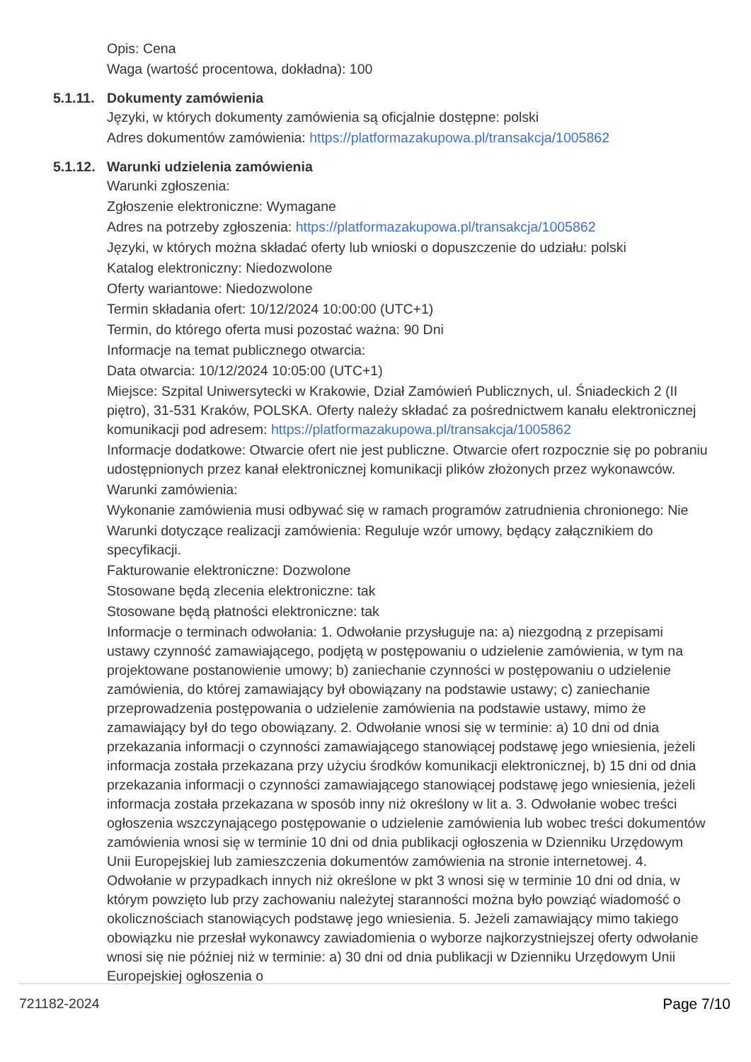Opis: Cena
Waga (wartość procentowa, dokładna): 100
5.1.11. Dokumenty zamówienia
Języki, w których dokumenty zamówienia są oficjalnie dostępne: polski
Adres dokumentów zamówienia: https://platformazakupowa.pl/transakcja/1005862
5.1.12. Warunki udzielenia zamówienia
Warunki zgłoszenia:
Zgłoszenie elektroniczne: Wymagane
Adres na potrzeby zgłoszenia: https://platformazakupowa.pl/transakcja/1005862
Języki, w których można składać oferty lub wnioski o dopuszczenie do udziału: polski
Katalog elektroniczny: Niedozwolone
Oferty wariantowe: Niedozwolone
Termin składania ofert: 10/12/2024 10:00:00 (UTC+1)
Termin, do którego oferta musi pozostać ważna: 90 Dni
Informacje na temat publicznego otwarcia:
Data otwarcia: 10/12/2024 10:05:00 (UTC+1)
Miejsce: Szpital Uniwersytecki w Krakowie, Dział Zamówień Publicznych, ul. Śniadeckich 2 (II piętro), 31-531 Kraków, POLSKA. Oferty należy składać za pośrednictwem kanału elektronicznej komunikacji pod adresem: https://platformazakupowa.pl/transakcja/1005862
Informacje dodatkowe: Otwarcie ofert nie jest publiczne. Otwarcie ofert rozpocznie się po pobraniu udostępnionych przez kanał elektronicznej komunikacji plików złożonych przez wykonawców.
Warunki zamówienia:
Wykonanie zamówienia musi odbywać się w ramach programów zatrudnienia chronionego: Nie
Warunki dotyczące realizacji zamówienia: Reguluje wzór umowy, będący załącznikiem do specyfikacji.
Fakturowanie elektroniczne: Dozwolone
Stosowane będą zlecenia elektroniczne: tak
Stosowane będą płatności elektroniczne: tak
Informacje o terminach odwołania: 1. Odwołanie przysługuje na: a) niezgodną z przepisami ustawy czynność zamawiającego, podjętą w postępowaniu o udzielenie zamówienia, w tym na projektowane postanowienie umowy; b) zaniechanie czynności w postępowaniu o udzielenie zamówienia, do której zamawiający był obowiązany na podstawie ustawy; c) zaniechanie przeprowadzenia postępowania o udzielenie zamówienia na podstawie ustawy, mimo że zamawiający był do tego obowiązany. 2. Odwołanie wnosi się w terminie: a) 10 dni od dnia przekazania informacji o czynności zamawiającego stanowiącej podstawę jego wniesienia, jeżeli informacja została przekazana przy użyciu środków komunikacji elektronicznej, b) 15 dni od dnia przekazania informacji o czynności zamawiającego stanowiącej podstawę jego wniesienia, jeżeli informacja została przekazana w sposób inny niż określony w lit a. 3. Odwołanie wobec treści ogłoszenia wszczynającego postępowanie o udzielenie zamówienia lub wobec treści dokumentów zamówienia wnosi się w terminie 10 dni od dnia publikacji ogłoszenia w Dzienniku Urzędowym Unii Europejskiej lub zamieszczenia dokumentów zamówienia na stronie internetowej. 4. Odwołanie w przypadkach innych niż określone w pkt 3 wnosi się w terminie 10 dni od dnia, w którym powzięto lub przy zachowaniu należytej staranności można było powziąć wiadomość o okolicznościach stanowiących podstawę jego wniesienia. 5. Jeżeli zamawiający mimo takiego obowiązku nie przesłał wykonawcy zawiadomienia o wyborze najkorzystniejszej oferty odwołanie wnosi się nie później niż w terminie: a) 30 dni od dnia publikacji w Dzienniku Urzędowym Unii Europejskiej ogłoszenia o
721182-2024 Page 7/10